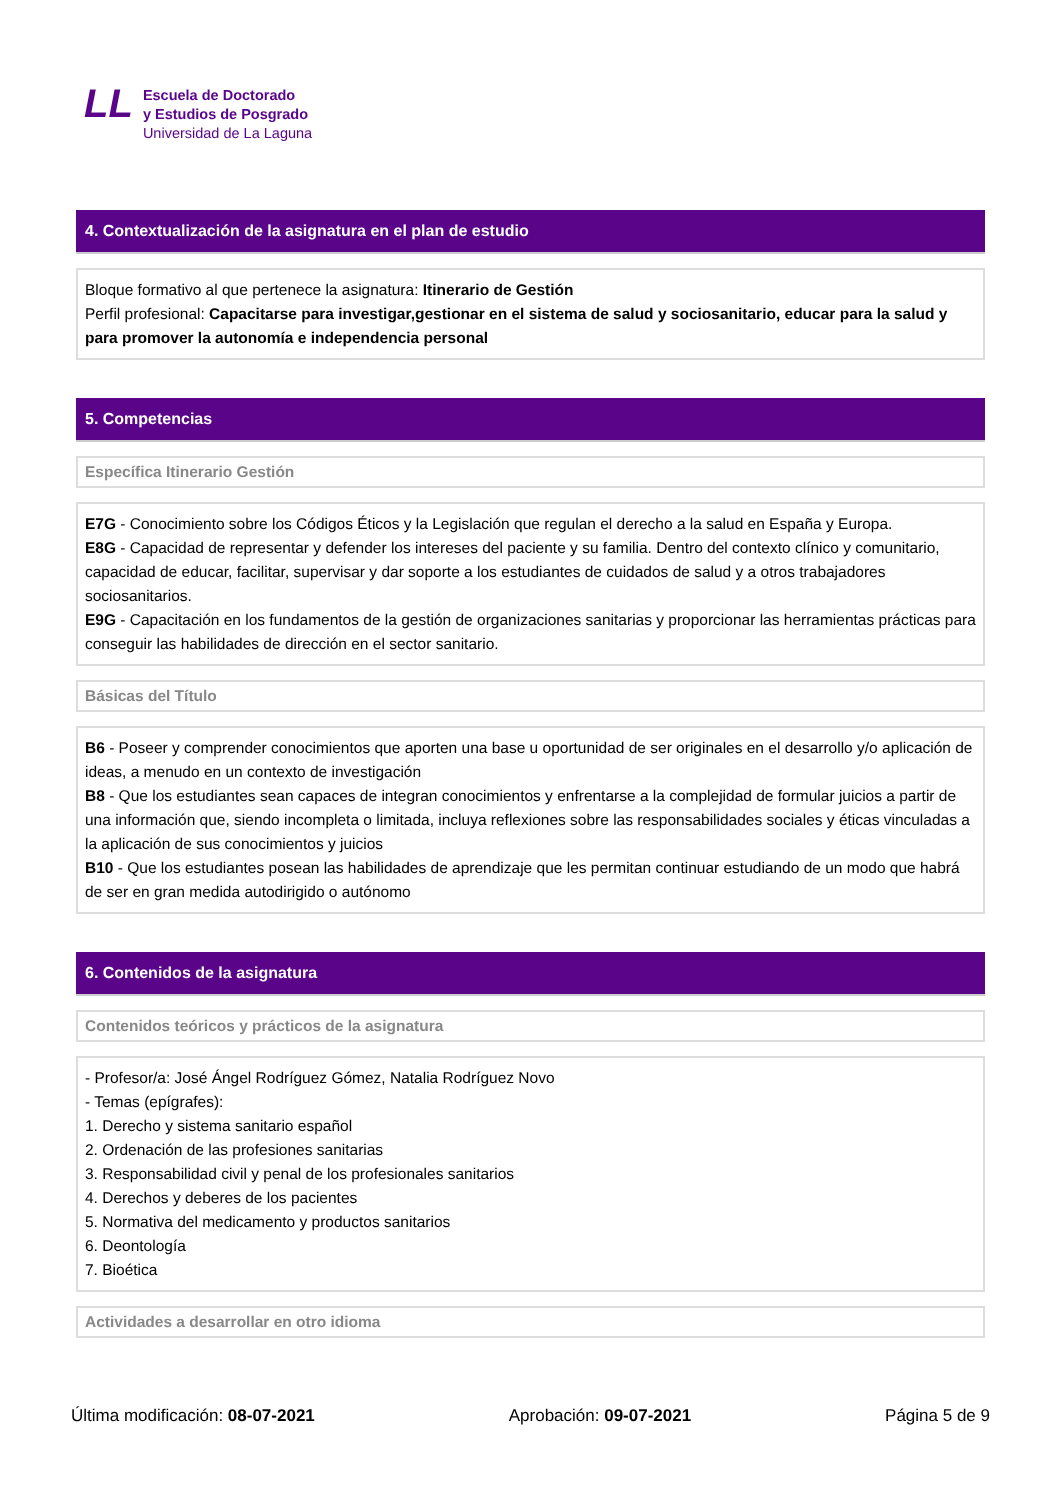LL
Escuela de Doctorado
y Estudios de Posgrado
Universidad de La Laguna
4. Contextualización de la asignatura en el plan de estudio
Bloque formativo al que pertenece la asignatura: Itinerario de Gestión
Perfil profesional: Capacitarse para investigar,gestionar en el sistema de salud y sociosanitario, educar para la salud y para promover la autonomía e independencia personal
5. Competencias
Específica Itinerario Gestión
E7G - Conocimiento sobre los Códigos Éticos y la Legislación que regulan el derecho a la salud en España y Europa.
E8G - Capacidad de representar y defender los intereses del paciente y su familia. Dentro del contexto clínico y comunitario, capacidad de educar, facilitar, supervisar y dar soporte a los estudiantes de cuidados de salud y a otros trabajadores sociosanitarios.
E9G - Capacitación en los fundamentos de la gestión de organizaciones sanitarias y proporcionar las herramientas prácticas para conseguir las habilidades de dirección en el sector sanitario.
Básicas del Título
B6 - Poseer y comprender conocimientos que aporten una base u oportunidad de ser originales en el desarrollo y/o aplicación de ideas, a menudo en un contexto de investigación
B8 - Que los estudiantes sean capaces de integran conocimientos y enfrentarse a la complejidad de formular juicios a partir de una información que, siendo incompleta o limitada, incluya reflexiones sobre las responsabilidades sociales y éticas vinculadas a la aplicación de sus conocimientos y juicios
B10 - Que los estudiantes posean las habilidades de aprendizaje que les permitan continuar estudiando de un modo que habrá de ser en gran medida autodirigido o autónomo
6. Contenidos de la asignatura
Contenidos teóricos y prácticos de la asignatura
- Profesor/a: José Ángel Rodríguez Gómez, Natalia Rodríguez Novo
- Temas (epígrafes):
1. Derecho y sistema sanitario español
2. Ordenación de las profesiones sanitarias
3. Responsabilidad civil y penal de los profesionales sanitarios
4. Derechos y deberes de los pacientes
5. Normativa del medicamento y productos sanitarios
6. Deontología
7. Bioética
Actividades a desarrollar en otro idioma
Última modificación: 08-07-2021 Aprobación: 09-07-2021 Página 5 de 9